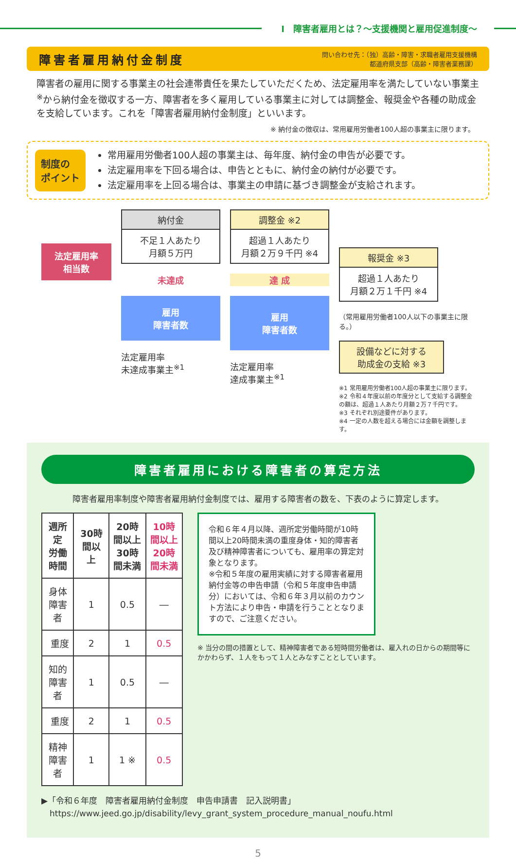Ⅰ　障害者雇用とは？～支援機関と雇用促進制度～
障害者雇用納付金制度
問い合わせ先：（独）高齢・障害・求職者雇用支援機構
都道府県支部（高齢・障害者業務課）
障害者の雇用に関する事業主の社会連帯責任を果たしていただくため、法定雇用率を満たしていない事業主<sup>※</sup>から納付金を徴収する一方、障害者を多く雇用している事業主に対しては調整金、報奨金や各種の助成金を支給しています。これを「障害者雇用納付金制度」といいます。
※ 納付金の徴収は、常用雇用労働者100人超の事業主に限ります。
制度の
ポイント
常用雇用労働者100人超の事業主は、毎年度、納付金の申告が必要です。
法定雇用率を下回る場合は、申告とともに、納付金の納付が必要です。
法定雇用率を上回る場合は、事業主の申請に基づき調整金が支給されます。
法定雇用率
相当数
納付金
不足１人あたり
月額５万円
未達成
雇用
障害者数
法定雇用率
未達成事業主<sup>※1</sup>
調整金 ※2
超過１人あたり
月額２万９千円 ※4
達 成
雇用
障害者数
法定雇用率
達成事業主<sup>※1</sup>
報奨金 ※3
超過１人あたり
月額２万１千円 ※4
（常用雇用労働者100人以下の事業主に限る。）
設備などに対する
助成金の支給 ※3
※1 常用雇用労働者100人超の事業主に限ります。
※2 令和４年度以前の年度分として支給する調整金の額は、超過１人あたり月額２万７千円です。
※3 それぞれ別途要件があります。
※4 一定の人数を超える場合には金額を調整します。
障害者雇用における障害者の算定方法
障害者雇用率制度や障害者雇用納付金制度では、雇用する障害者の数を、下表のように算定します。
| 週所定 労働時間 | 30時間以上 | 20時間以上 30時間未満 | 10時間以上 20時間未満 |
| --- | --- | --- | --- |
| 身体障害者 | 1 | 0.5 | ― |
| 重度 | 2 | 1 | 0.5 |
| 知的障害者 | 1 | 0.5 | ― |
| 重度 | 2 | 1 | 0.5 |
| 精神障害者 | 1 | 1 ※ | 0.5 |
令和６年４月以降、週所定労働時間が10時間以上20時間未満の重度身体・知的障害者及び精神障害者についても、雇用率の算定対象となります。
※令和５年度の雇用実績に対する障害者雇用納付金等の申告申請（令和５年度申告申請分）においては、令和６年３月以前のカウント方法により申告・申請を行うこととなりますので、ご注意ください。
※ 当分の間の措置として、精神障害者である短時間労働者は、雇入れの日からの期間等にかかわらず、１人をもって１人とみなすこととしています。
▶「令和６年度　障害者雇用納付金制度　申告申請書　記入説明書」
　https://www.jeed.go.jp/disability/levy_grant_system_procedure_manual_noufu.html
5